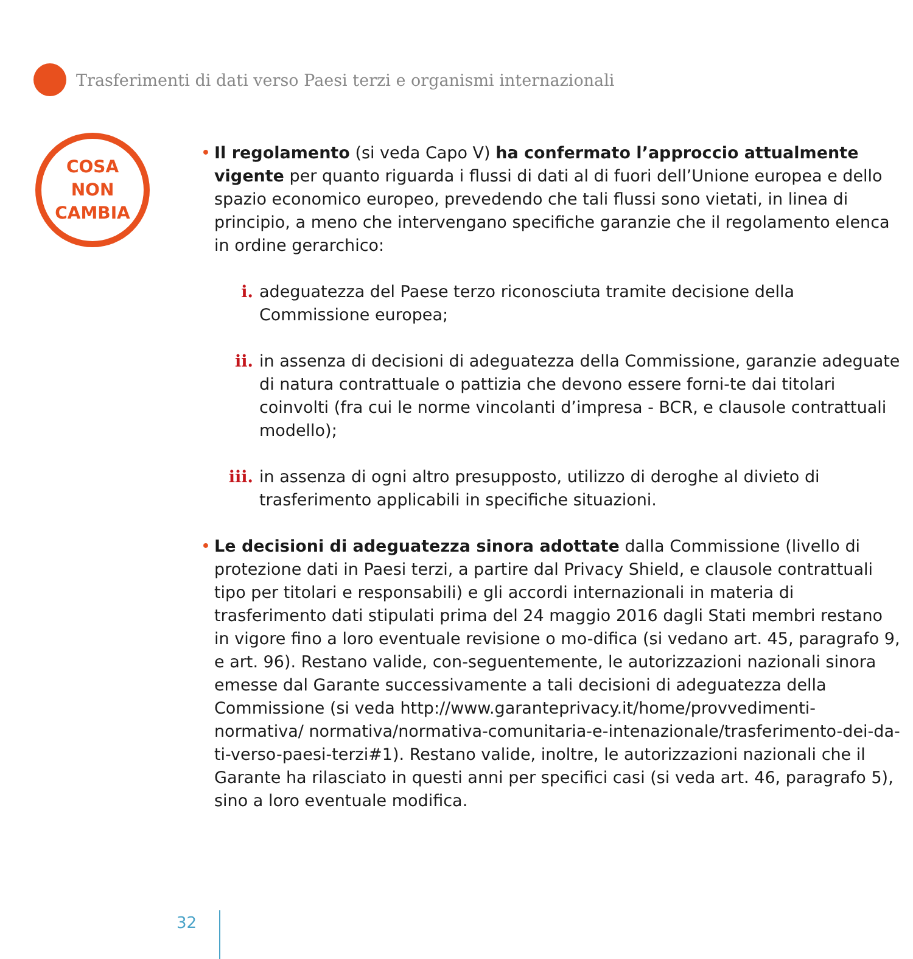Trasferimenti di dati verso Paesi terzi e organismi internazionali
COSA
NON
CAMBIA
• Il regolamento (si veda Capo V) ha confermato l’approccio attualmente vigente per quanto riguarda i flussi di dati al di fuori dell’Unione europea e dello spazio economico europeo, prevedendo che tali flussi sono vietati, in linea di principio, a meno che intervengano specifiche garanzie che il regolamento elenca in ordine gerarchico:
i. adeguatezza del Paese terzo riconosciuta tramite decisione della Commissione europea;
ii. in assenza di decisioni di adeguatezza della Commissione, garanzie adeguate di natura contrattuale o pattizia che devono essere forni-te dai titolari coinvolti (fra cui le norme vincolanti d’impresa - BCR, e clausole contrattuali modello);
iii. in assenza di ogni altro presupposto, utilizzo di deroghe al divieto di trasferimento applicabili in specifiche situazioni.
• Le decisioni di adeguatezza sinora adottate dalla Commissione (livello di protezione dati in Paesi terzi, a partire dal Privacy Shield, e clausole contrattuali tipo per titolari e responsabili) e gli accordi internazionali in materia di trasferimento dati stipulati prima del 24 maggio 2016 dagli Stati membri restano in vigore fino a loro eventuale revisione o mo-difica (si vedano art. 45, paragrafo 9, e art. 96). Restano valide, con-seguentemente, le autorizzazioni nazionali sinora emesse dal Garante successivamente a tali decisioni di adeguatezza della Commissione (si veda http://www.garanteprivacy.it/home/provvedimenti-normativa/ normativa/normativa-comunitaria-e-intenazionale/trasferimento-dei-da-ti-verso-paesi-terzi#1). Restano valide, inoltre, le autorizzazioni nazionali che il Garante ha rilasciato in questi anni per specifici casi (si veda art. 46, paragrafo 5), sino a loro eventuale modifica.
32